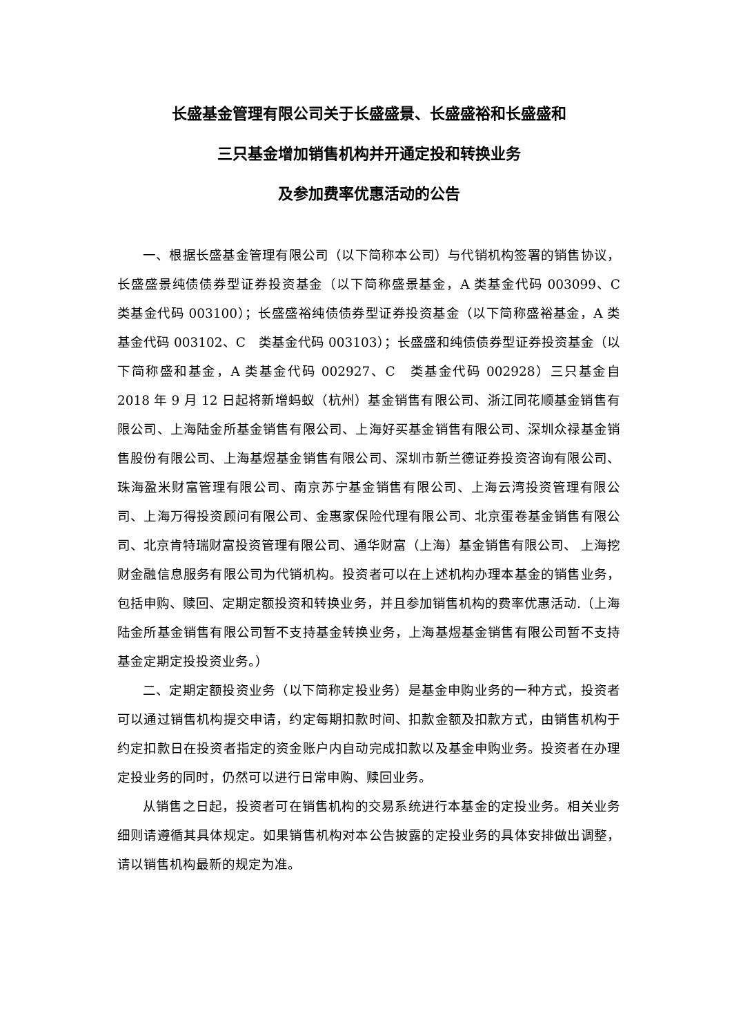长盛基金管理有限公司关于长盛盛景、长盛盛裕和长盛盛和
三只基金增加销售机构并开通定投和转换业务
及参加费率优惠活动的公告
一、根据长盛基金管理有限公司（以下简称本公司）与代销机构签署的销售协议，长盛盛景纯债债券型证券投资基金（以下简称盛景基金，A 类基金代码 003099、C　类基金代码 003100）；长盛盛裕纯债债券型证券投资基金（以下简称盛裕基金，A 类基金代码 003102、C　类基金代码 003103）；长盛盛和纯债债券型证券投资基金（以下简称盛和基金，A 类基金代码 002927、C　类基金代码 002928）三只基金自 2018 年 9 月 12 日起将新增蚂蚁（杭州）基金销售有限公司、浙江同花顺基金销售有限公司、上海陆金所基金销售有限公司、上海好买基金销售有限公司、深圳众禄基金销售股份有限公司、上海基煜基金销售有限公司、深圳市新兰德证券投资咨询有限公司、珠海盈米财富管理有限公司、南京苏宁基金销售有限公司、上海云湾投资管理有限公司、上海万得投资顾问有限公司、金惠家保险代理有限公司、北京蛋卷基金销售有限公司、北京肯特瑞财富投资管理有限公司、通华财富（上海）基金销售有限公司、 上海挖财金融信息服务有限公司为代销机构。投资者可以在上述机构办理本基金的销售业务，包括申购、赎回、定期定额投资和转换业务，并且参加销售机构的费率优惠活动.（上海陆金所基金销售有限公司暂不支持基金转换业务，上海基煜基金销售有限公司暂不支持基金定期定投投资业务。）
二、定期定额投资业务（以下简称定投业务）是基金申购业务的一种方式，投资者可以通过销售机构提交申请，约定每期扣款时间、扣款金额及扣款方式，由销售机构于约定扣款日在投资者指定的资金账户内自动完成扣款以及基金申购业务。投资者在办理定投业务的同时，仍然可以进行日常申购、赎回业务。
从销售之日起，投资者可在销售机构的交易系统进行本基金的定投业务。相关业务细则请遵循其具体规定。如果销售机构对本公告披露的定投业务的具体安排做出调整，请以销售机构最新的规定为准。